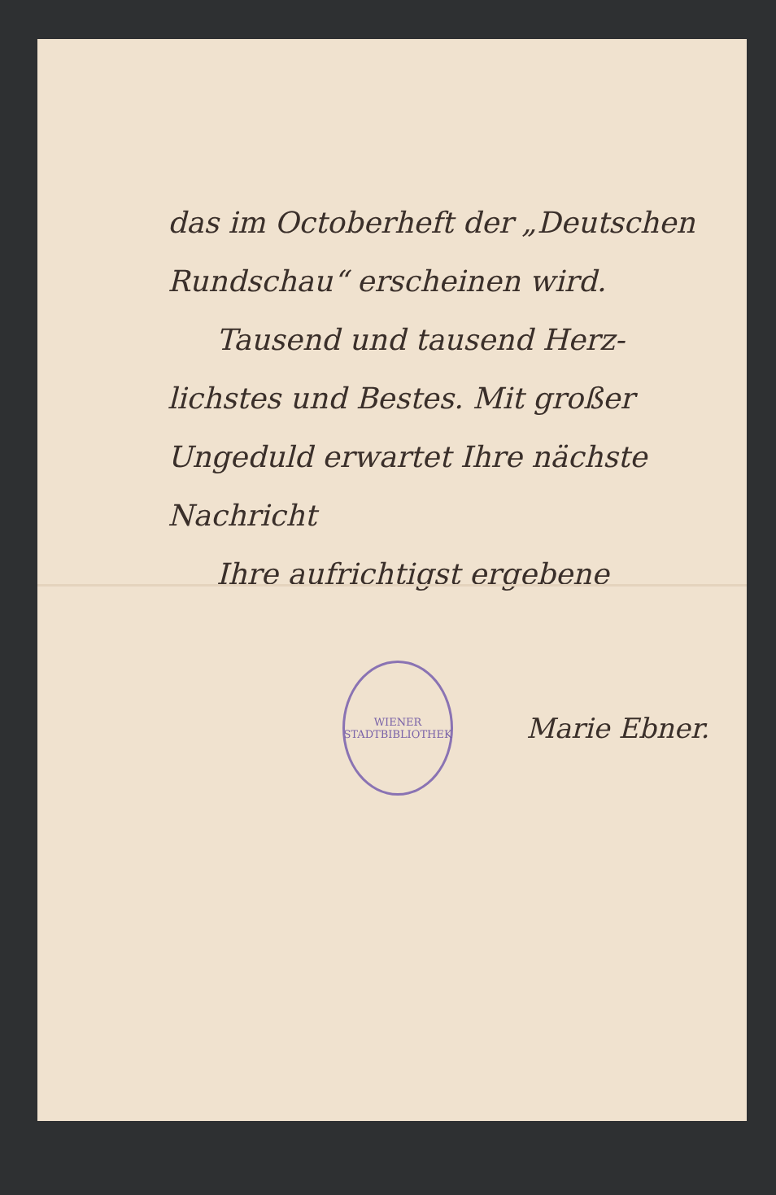das im Octoberheft der „Deutschen
Rundschau“ erscheinen wird.
Tausend und tausend Herz-
lichstes und Bestes. Mit großer
Ungeduld erwartet Ihre nächste
Nachricht
Ihre aufrichtigst ergebene
WIENER
STADTBIBLIOTHEK
Marie Ebner.